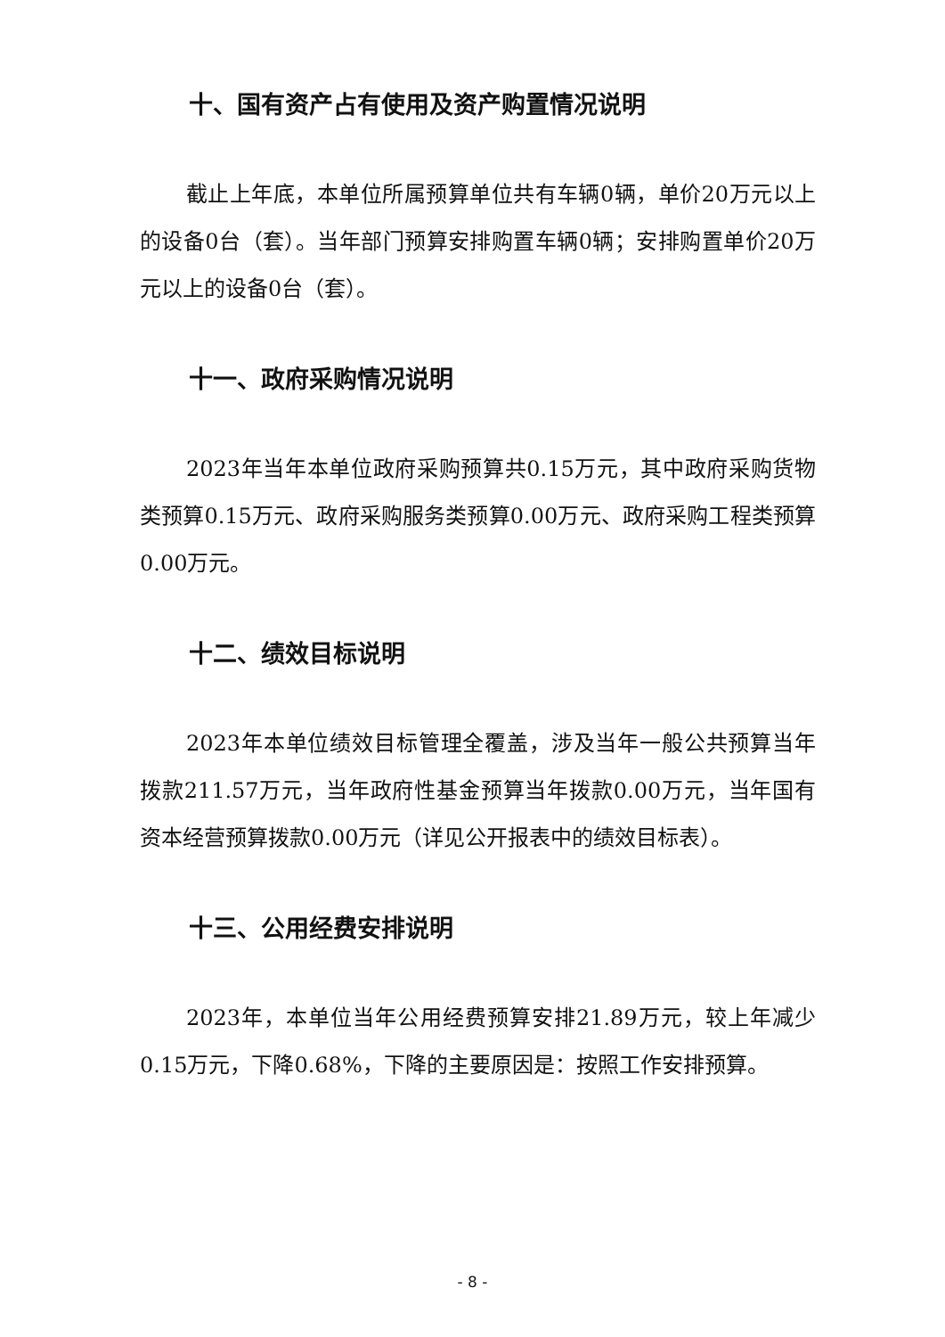十、国有资产占有使用及资产购置情况说明
截止上年底，本单位所属预算单位共有车辆0辆，单价20万元以上的设备0台（套）。当年部门预算安排购置车辆0辆；安排购置单价20万元以上的设备0台（套）。
十一、政府采购情况说明
2023年当年本单位政府采购预算共0.15万元，其中政府采购货物类预算0.15万元、政府采购服务类预算0.00万元、政府采购工程类预算0.00万元。
十二、绩效目标说明
2023年本单位绩效目标管理全覆盖，涉及当年一般公共预算当年拨款211.57万元，当年政府性基金预算当年拨款0.00万元，当年国有资本经营预算拨款0.00万元（详见公开报表中的绩效目标表）。
十三、公用经费安排说明
2023年，本单位当年公用经费预算安排21.89万元，较上年减少0.15万元，下降0.68%，下降的主要原因是：按照工作安排预算。
- 8 -